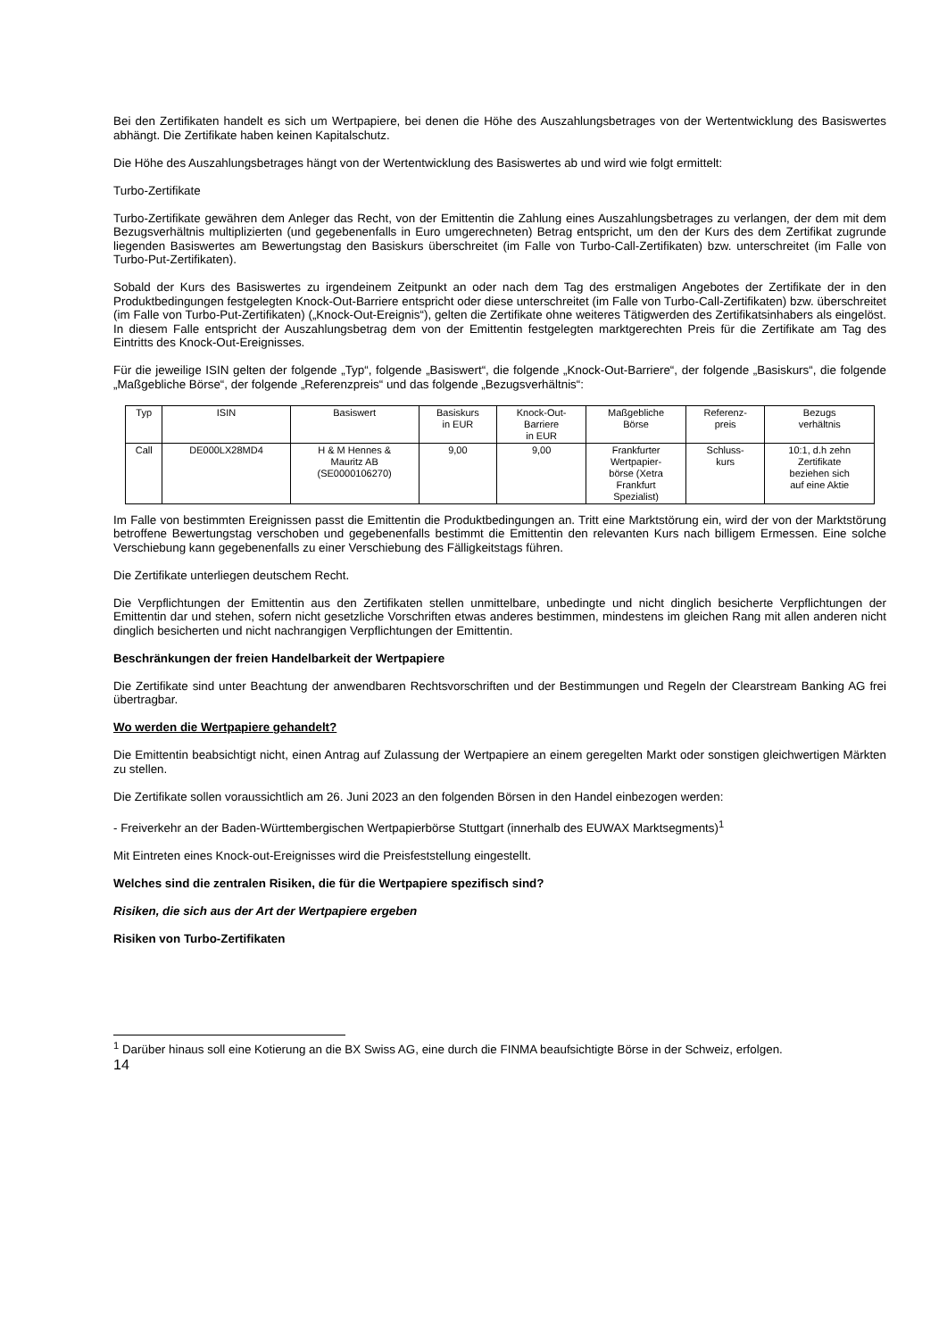Bei den Zertifikaten handelt es sich um Wertpapiere, bei denen die Höhe des Auszahlungsbetrages von der Wertentwicklung des Basiswertes abhängt. Die Zertifikate haben keinen Kapitalschutz.
Die Höhe des Auszahlungsbetrages hängt von der Wertentwicklung des Basiswertes ab und wird wie folgt ermittelt:
Turbo-Zertifikate
Turbo-Zertifikate gewähren dem Anleger das Recht, von der Emittentin die Zahlung eines Auszahlungsbetrages zu verlangen, der dem mit dem Bezugsverhältnis multiplizierten (und gegebenenfalls in Euro umgerechneten) Betrag entspricht, um den der Kurs des dem Zertifikat zugrunde liegenden Basiswertes am Bewertungstag den Basiskurs überschreitet (im Falle von Turbo-Call-Zertifikaten) bzw. unterschreitet (im Falle von Turbo-Put-Zertifikaten).
Sobald der Kurs des Basiswertes zu irgendeinem Zeitpunkt an oder nach dem Tag des erstmaligen Angebotes der Zertifikate der in den Produktbedingungen festgelegten Knock-Out-Barriere entspricht oder diese unterschreitet (im Falle von Turbo-Call-Zertifikaten) bzw. überschreitet (im Falle von Turbo-Put-Zertifikaten) („Knock-Out-Ereignis“), gelten die Zertifikate ohne weiteres Tätigwerden des Zertifikatsinhabers als eingelöst. In diesem Falle entspricht der Auszahlungsbetrag dem von der Emittentin festgelegten marktgerechten Preis für die Zertifikate am Tag des Eintritts des Knock-Out-Ereignisses.
Für die jeweilige ISIN gelten der folgende „Typ“, folgende „Basiswert“, die folgende „Knock-Out-Barriere“, der folgende „Basiskurs“, die folgende „Maßgebliche Börse“, der folgende „Referenzpreis“ und das folgende „Bezugsverhältnis“:
| Typ | ISIN | Basiswert | Basiskurs in EUR | Knock-Out- Barriere in EUR | Maßgebliche Börse | Referenz- preis | Bezugs verhältnis |
| Call | DE000LX28MD4 | H & M Hennes & Mauritz AB (SE0000106270) | 9,00 | 9,00 | Frankfurter Wertpapier- börse (Xetra Frankfurt Spezialist) | Schluss- kurs | 10:1, d.h zehn Zertifikate beziehen sich auf eine Aktie |
Im Falle von bestimmten Ereignissen passt die Emittentin die Produktbedingungen an. Tritt eine Marktstörung ein, wird der von der Marktstörung betroffene Bewertungstag verschoben und gegebenenfalls bestimmt die Emittentin den relevanten Kurs nach billigem Ermessen. Eine solche Verschiebung kann gegebenenfalls zu einer Verschiebung des Fälligkeitstags führen.
Die Zertifikate unterliegen deutschem Recht.
Die Verpflichtungen der Emittentin aus den Zertifikaten stellen unmittelbare, unbedingte und nicht dinglich besicherte Verpflichtungen der Emittentin dar und stehen, sofern nicht gesetzliche Vorschriften etwas anderes bestimmen, mindestens im gleichen Rang mit allen anderen nicht dinglich besicherten und nicht nachrangigen Verpflichtungen der Emittentin.
Beschränkungen der freien Handelbarkeit der Wertpapiere
Die Zertifikate sind unter Beachtung der anwendbaren Rechtsvorschriften und der Bestimmungen und Regeln der Clearstream Banking AG frei übertragbar.
Wo werden die Wertpapiere gehandelt?
Die Emittentin beabsichtigt nicht, einen Antrag auf Zulassung der Wertpapiere an einem geregelten Markt oder sonstigen gleichwertigen Märkten zu stellen.
Die Zertifikate sollen voraussichtlich am 26. Juni 2023 an den folgenden Börsen in den Handel einbezogen werden:
- Freiverkehr an der Baden-Württembergischen Wertpapierbörse Stuttgart (innerhalb des EUWAX Marktsegments)<sup>1</sup>
Mit Eintreten eines Knock-out-Ereignisses wird die Preisfeststellung eingestellt.
Welches sind die zentralen Risiken, die für die Wertpapiere spezifisch sind?
Risiken, die sich aus der Art der Wertpapiere ergeben
Risiken von Turbo-Zertifikaten
<sup>1</sup> Darüber hinaus soll eine Kotierung an die BX Swiss AG, eine durch die FINMA beaufsichtigte Börse in der Schweiz, erfolgen.
14